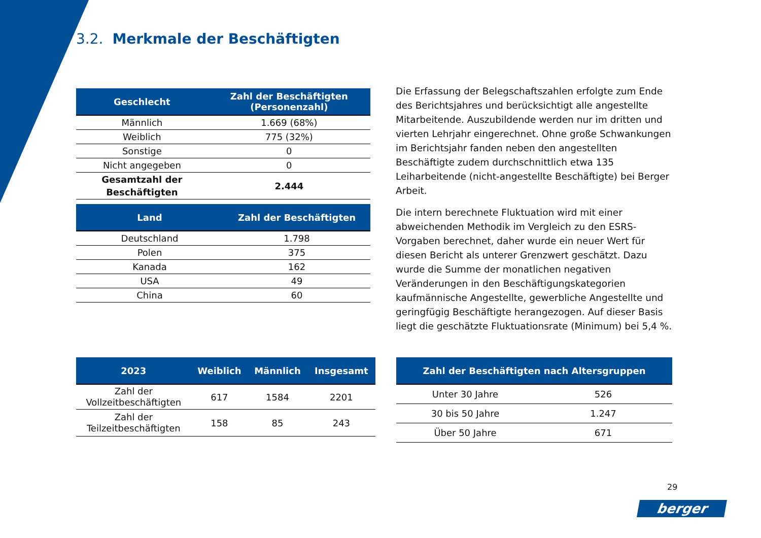3.2. Merkmale der Beschäftigten
| Geschlecht | Zahl der Beschäftigten (Personenzahl) |
| --- | --- |
| Männlich | 1.669 (68%) |
| Weiblich | 775 (32%) |
| Sonstige | 0 |
| Nicht angegeben | 0 |
| Gesamtzahl der Beschäftigten | 2.444 |
| Land | Zahl der Beschäftigten |
| --- | --- |
| Deutschland | 1.798 |
| Polen | 375 |
| Kanada | 162 |
| USA | 49 |
| China | 60 |
| 2023 | Weiblich | Männlich | Insgesamt |
| --- | --- | --- | --- |
| Zahl der Vollzeitbeschäftigten | 617 | 1584 | 2201 |
| Zahl der Teilzeitbeschäftigten | 158 | 85 | 243 |
| Zahl der Beschäftigten nach Altersgruppen | |
| --- | --- |
| Unter 30 Jahre | 526 |
| 30 bis 50 Jahre | 1.247 |
| Über 50 Jahre | 671 |
Die Erfassung der Belegschaftszahlen erfolgte zum Ende des Berichtsjahres und berücksichtigt alle angestellte Mitarbeitende. Auszubildende werden nur im dritten und vierten Lehrjahr eingerechnet. Ohne große Schwankungen im Berichtsjahr fanden neben den angestellten Beschäftigte zudem durchschnittlich etwa 135 Leiharbeitende (nicht-angestellte Beschäftigte) bei Berger Arbeit.
Die intern berechnete Fluktuation wird mit einer abweichenden Methodik im Vergleich zu den ESRS-Vorgaben berechnet, daher wurde ein neuer Wert für diesen Bericht als unterer Grenzwert geschätzt. Dazu wurde die Summe der monatlichen negativen Veränderungen in den Beschäftigungskategorien kaufmännische Angestellte, gewerbliche Angestellte und geringfügig Beschäftigte herangezogen. Auf dieser Basis liegt die geschätzte Fluktuationsrate (Minimum) bei 5,4 %.
29
berger